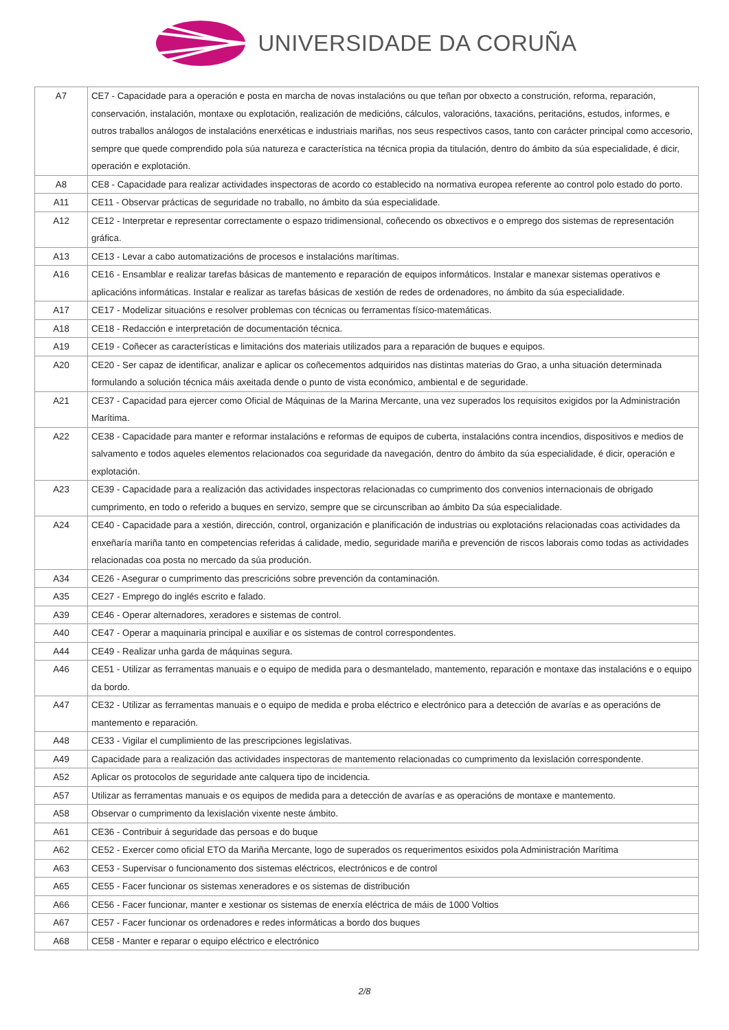UNIVERSIDADE DA CORUÑA
| A7 | CE7 - Capacidade para a operación e posta en marcha de novas instalacións ou que teñan por obxecto a construción, reforma, reparación, conservación, instalación, montaxe ou explotación, realización de medicións, cálculos, valoracións, taxacións, peritacións, estudos, informes, e outros traballos análogos de instalacións enerxéticas e industriais mariñas, nos seus respectivos casos, tanto con carácter principal como accesorio, sempre que quede comprendido pola súa natureza e característica na técnica propia da titulación, dentro do ámbito da súa especialidade, é dicir, operación e explotación. |
| A8 | CE8 - Capacidade para realizar actividades inspectoras de acordo co establecido na normativa europea referente ao control polo estado do porto. |
| A11 | CE11 - Observar prácticas de seguridade no traballo, no ámbito da súa especialidade. |
| A12 | CE12 - Interpretar e representar correctamente o espazo tridimensional, coñecendo os obxectivos e o emprego dos sistemas de representación gráfica. |
| A13 | CE13 - Levar a cabo automatizacións de procesos e instalacións marítimas. |
| A16 | CE16 - Ensamblar e realizar tarefas básicas de mantemento e reparación de equipos informáticos. Instalar e manexar sistemas operativos e aplicacións informáticas. Instalar e realizar as tarefas básicas de xestión de redes de ordenadores, no ámbito da súa especialidade. |
| A17 | CE17 - Modelizar situacións e resolver problemas con técnicas ou ferramentas físico-matemáticas. |
| A18 | CE18 - Redacción e interpretación de documentación técnica. |
| A19 | CE19 - Coñecer as características e limitacións dos materiais utilizados para a reparación de buques e equipos. |
| A20 | CE20 - Ser capaz de identificar, analizar e aplicar os coñecementos adquiridos nas distintas materias do Grao, a unha situación determinada formulando a solución técnica máis axeitada dende o punto de vista económico, ambiental e de seguridade. |
| A21 | CE37 - Capacidad para ejercer como Oficial de Máquinas de la Marina Mercante, una vez superados los requisitos exigidos por la Administración Marítima. |
| A22 | CE38 - Capacidade para manter e reformar instalacións e reformas de equipos de cuberta, instalacións contra incendios, dispositivos e medios de salvamento e todos aqueles elementos relacionados coa seguridade da navegación, dentro do ámbito da súa especialidade, é dicir, operación e explotación. |
| A23 | CE39 - Capacidade para a realización das actividades inspectoras relacionadas co cumprimento dos convenios internacionais de obrigado cumprimento, en todo o referido a buques en servizo, sempre que se circunscriban ao ámbito Da súa especialidade. |
| A24 | CE40 - Capacidade para a xestión, dirección, control, organización e planificación de industrias ou explotacións relacionadas coas actividades da enxeñaría mariña tanto en competencias referidas á calidade, medio, seguridade mariña e prevención de riscos laborais como todas as actividades relacionadas coa posta no mercado da súa produción. |
| A34 | CE26 - Asegurar o cumprimento das prescricións sobre prevención da contaminación. |
| A35 | CE27 - Emprego do inglés escrito e falado. |
| A39 | CE46 - Operar alternadores, xeradores e sistemas de control. |
| A40 | CE47 - Operar a maquinaria principal e auxiliar e os sistemas de control correspondentes. |
| A44 | CE49 - Realizar unha garda de máquinas segura. |
| A46 | CE51 - Utilizar as ferramentas manuais e o equipo de medida para o desmantelado, mantemento, reparación e montaxe das instalacións e o equipo da bordo. |
| A47 | CE32 - Utilizar as ferramentas manuais e o equipo de medida e proba eléctrico e electrónico para a detección de avarías e as operacións de mantemento e reparación. |
| A48 | CE33 - Vigilar el cumplimiento de las prescripciones legislativas. |
| A49 | Capacidade para a realización das actividades inspectoras de mantemento relacionadas co cumprimento da lexislación correspondente. |
| A52 | Aplicar os protocolos de seguridade ante calquera tipo de incidencia. |
| A57 | Utilizar as ferramentas manuais e os equipos de medida para a detección de avarías e as operacións de montaxe e mantemento. |
| A58 | Observar o cumprimento da lexislación vixente neste ámbito. |
| A61 | CE36 - Contribuir á seguridade das persoas e do buque |
| A62 | CE52 - Exercer como oficial ETO da Mariña Mercante, logo de superados os requerimentos esixidos pola Administración Marítima |
| A63 | CE53 - Supervisar o funcionamento dos sistemas eléctricos, electrónicos e de control |
| A65 | CE55 - Facer funcionar os sistemas xeneradores e os sistemas de distribución |
| A66 | CE56 - Facer funcionar, manter e xestionar os sistemas de enerxía eléctrica de máis de 1000 Voltios |
| A67 | CE57 - Facer funcionar os ordenadores e redes informáticas a bordo dos buques |
| A68 | CE58 - Manter e reparar o equipo eléctrico e electrónico |
2/8